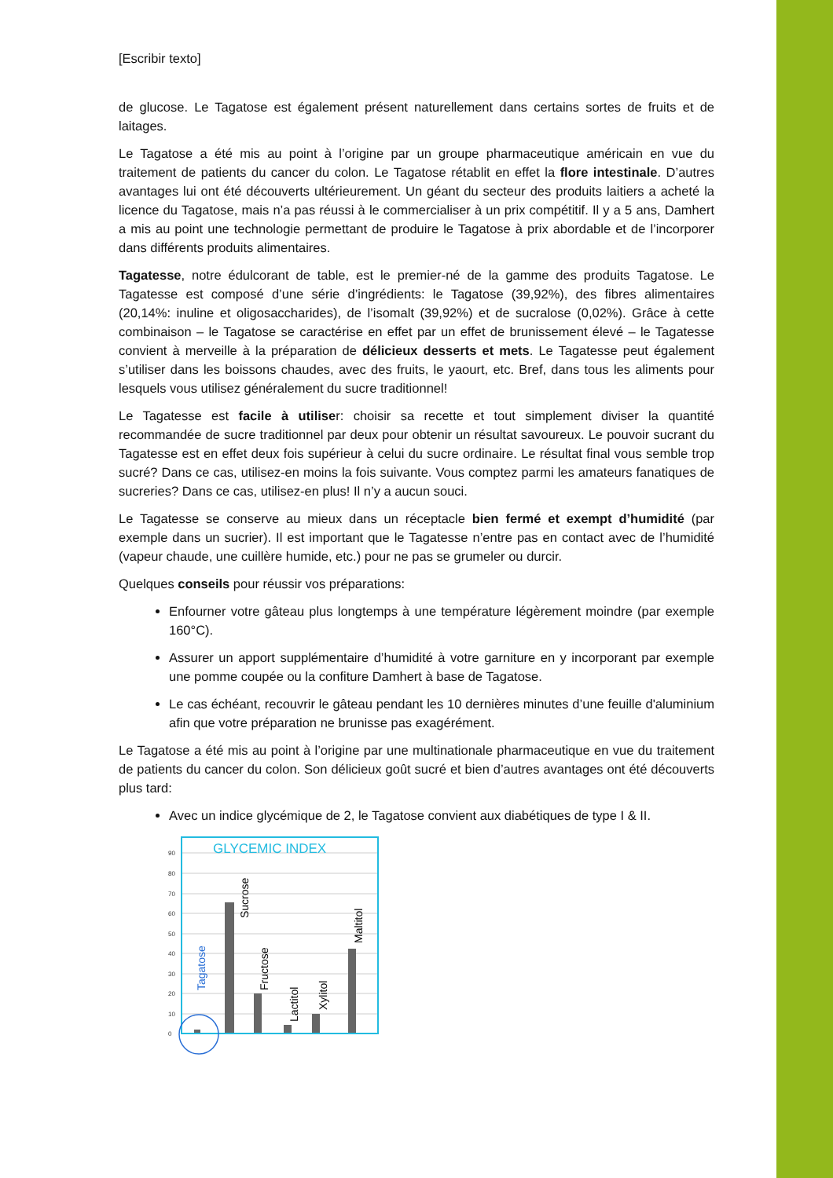[Escribir texto]
de glucose. Le Tagatose est également présent naturellement dans certains sortes de fruits et de laitages.
Le Tagatose a été mis au point à l’origine par un groupe pharmaceutique américain en vue du traitement de patients du cancer du colon. Le Tagatose rétablit en effet la flore intestinale. D’autres avantages lui ont été découverts ultérieurement. Un géant du secteur des produits laitiers a acheté la licence du Tagatose, mais n’a pas réussi à le commercialiser à un prix compétitif. Il y a 5 ans, Damhert a mis au point une technologie permettant de produire le Tagatose à prix abordable et de l’incorporer dans différents produits alimentaires.
Tagatesse, notre édulcorant de table, est le premier-né de la gamme des produits Tagatose. Le Tagatesse est composé d’une série d’ingrédients: le Tagatose (39,92%), des fibres alimentaires (20,14%: inuline et oligosaccharides), de l’isomalt (39,92%) et de sucralose (0,02%). Grâce à cette combinaison – le Tagatose se caractérise en effet par un effet de brunissement élevé – le Tagatesse convient à merveille à la préparation de délicieux desserts et mets. Le Tagatesse peut également s’utiliser dans les boissons chaudes, avec des fruits, le yaourt, etc. Bref, dans tous les aliments pour lesquels vous utilisez généralement du sucre traditionnel!
Le Tagatesse est facile à utiliser: choisir sa recette et tout simplement diviser la quantité recommandée de sucre traditionnel par deux pour obtenir un résultat savoureux. Le pouvoir sucrant du Tagatesse est en effet deux fois supérieur à celui du sucre ordinaire. Le résultat final vous semble trop sucré? Dans ce cas, utilisez-en moins la fois suivante. Vous comptez parmi les amateurs fanatiques de sucreries? Dans ce cas, utilisez-en plus! Il n’y a aucun souci.
Le Tagatesse se conserve au mieux dans un réceptacle bien fermé et exempt d’humidité (par exemple dans un sucrier). Il est important que le Tagatesse n’entre pas en contact avec de l’humidité (vapeur chaude, une cuillère humide, etc.) pour ne pas se grumeler ou durcir.
Quelques conseils pour réussir vos préparations:
Enfourner votre gâteau plus longtemps à une température légèrement moindre (par exemple 160°C).
Assurer un apport supplémentaire d’humidité à votre garniture en y incorporant par exemple une pomme coupée ou la confiture Damhert à base de Tagatose.
Le cas échéant, recouvrir le gâteau pendant les 10 dernières minutes d’une feuille d'aluminium afin que votre préparation ne brunisse pas exagérément.
Le Tagatose a été mis au point à l’origine par une multinationale pharmaceutique en vue du traitement de patients du cancer du colon. Son délicieux goût sucré et bien d’autres avantages ont été découverts plus tard:
Avec un indice glycémique de 2, le Tagatose convient aux diabétiques de type I & II.
90
80
70
60
50
40
30
20
10
0
GLYCEMIC INDEX
Tagatose
Sucrose
Fructose
Lactitol
Xylitol
Maltitol